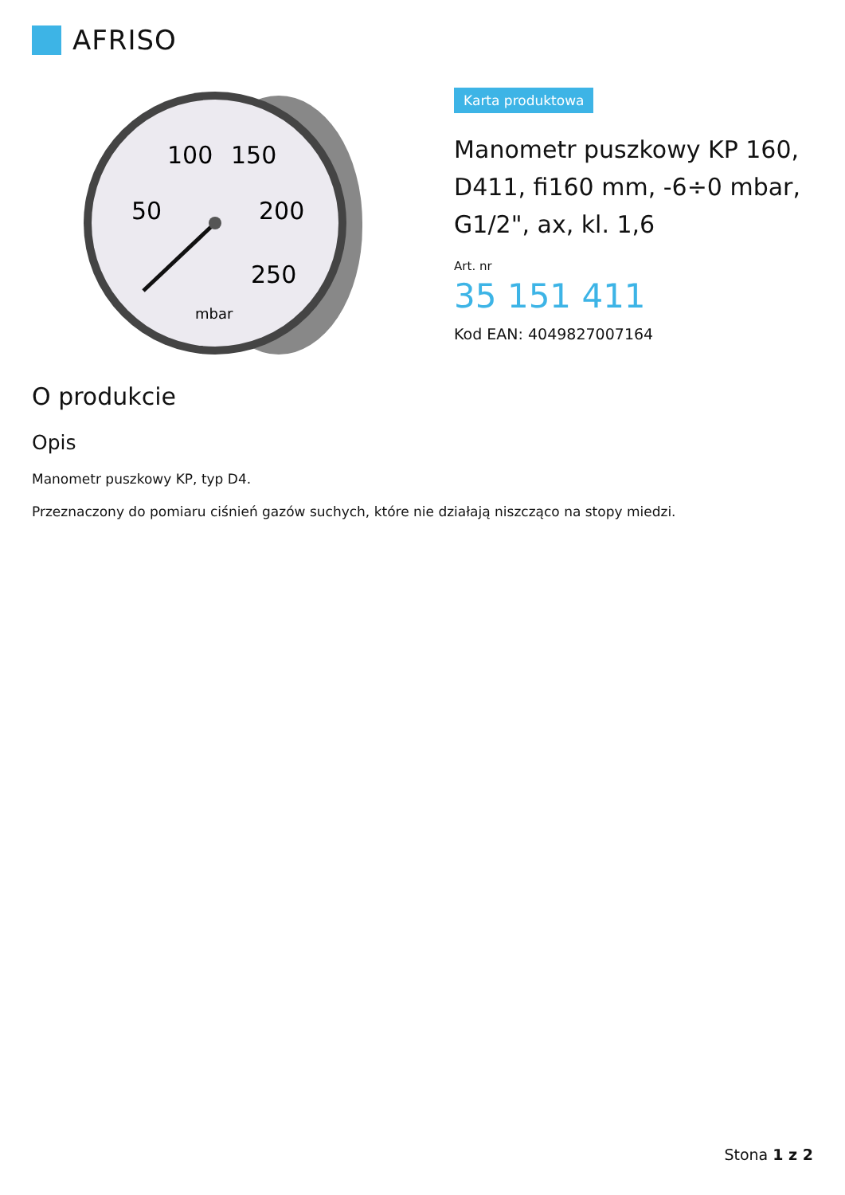AFRISO
100
150
50
200
250
mbar
Karta produktowa
Manometr puszkowy KP 160, D411, fi160 mm, -6÷0 mbar, G1/2", ax, kl. 1,6
Art. nr
35 151 411
Kod EAN: 4049827007164
O produkcie
Opis
Manometr puszkowy KP, typ D4.
Przeznaczony do pomiaru ciśnień gazów suchych, które nie działają niszcząco na stopy miedzi.
Stona 1 z 2